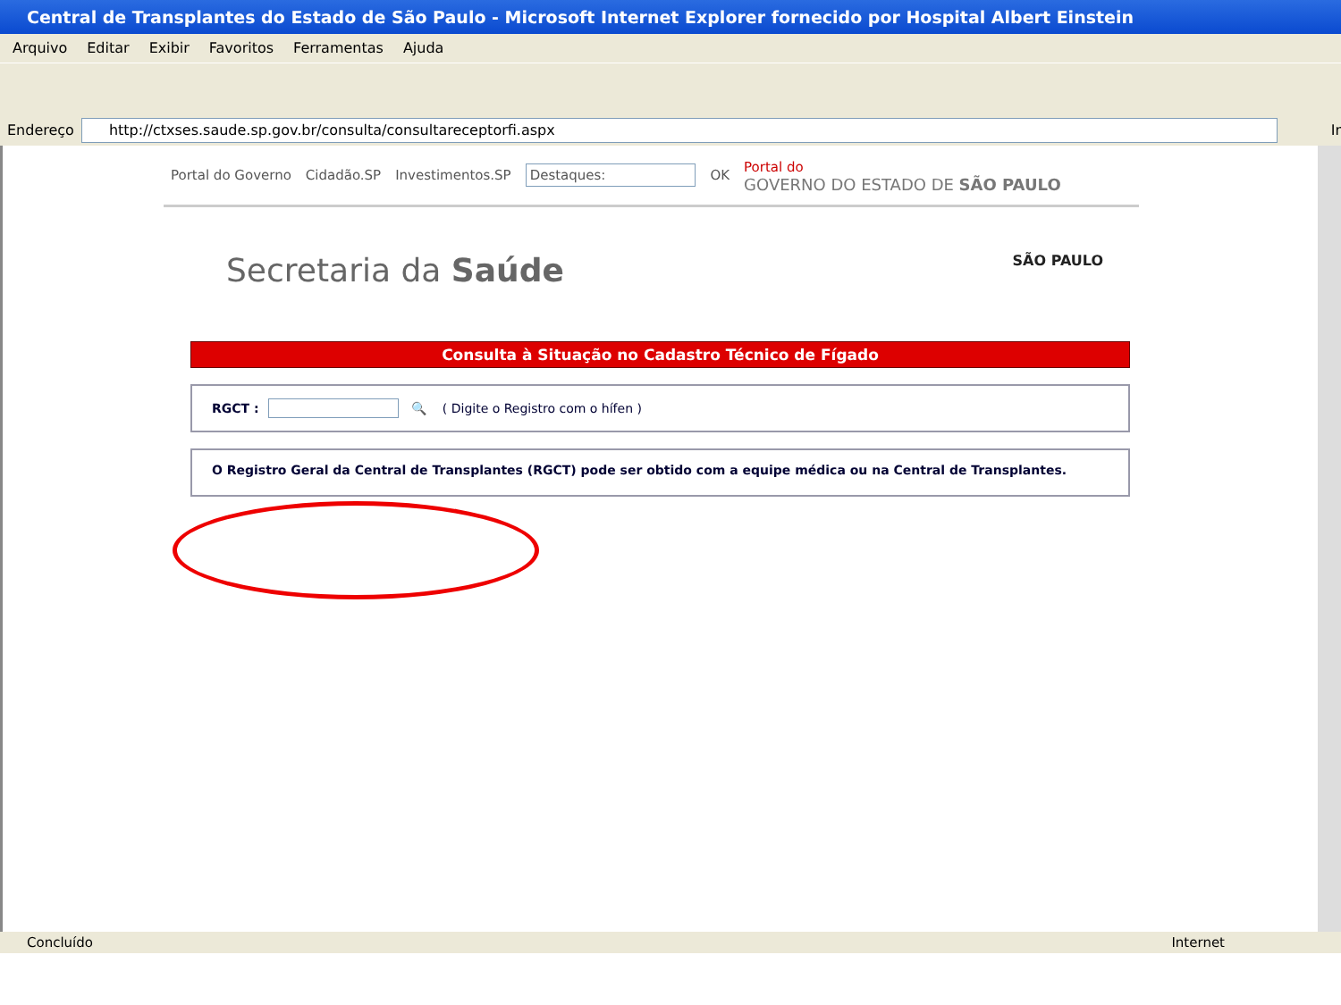Central de Transplantes do Estado de São Paulo - Microsoft Internet Explorer fornecido por Hospital Albert Einstein
Arquivo Editar Exibir Favoritos Ferramentas Ajuda
Endereço
http://ctxses.saude.sp.gov.br/consulta/consultareceptorfi.aspx
Ir
Portal do Governo Cidadão.SP Investimentos.SP Destaques: OK Portal do
GOVERNO DO ESTADO DE SÃO PAULO
Secretaria da Saúde SÃO PAULO
Consulta à Situação no Cadastro Técnico de Fígado
RGCT : 🔍 ( Digite o Registro com o hífen )
O Registro Geral da Central de Transplantes (RGCT) pode ser obtido com a equipe médica ou na Central de Transplantes.
Concluído Internet